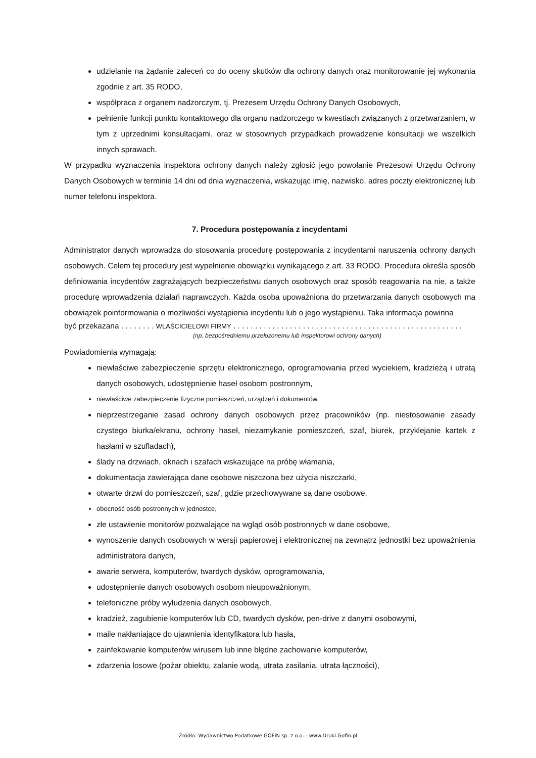udzielanie na żądanie zaleceń co do oceny skutków dla ochrony danych oraz monitorowanie jej wykonania zgodnie z art. 35 RODO,
współpraca z organem nadzorczym, tj. Prezesem Urzędu Ochrony Danych Osobowych,
pełnienie funkcji punktu kontaktowego dla organu nadzorczego w kwestiach związanych z przetwarzaniem, w tym z uprzednimi konsultacjami, oraz w stosownych przypadkach prowadzenie konsultacji we wszelkich innych sprawach.
W przypadku wyznaczenia inspektora ochrony danych należy zgłosić jego powołanie Prezesowi Urzędu Ochrony Danych Osobowych w terminie 14 dni od dnia wyznaczenia, wskazując imię, nazwisko, adres poczty elektronicznej lub numer telefonu inspektora.
7. Procedura postępowania z incydentami
Administrator danych wprowadza do stosowania procedurę postępowania z incydentami naruszenia ochrony danych osobowych. Celem tej procedury jest wypełnienie obowiązku wynikającego z art. 33 RODO. Procedura określa sposób definiowania incydentów zagrażających bezpieczeństwu danych osobowych oraz sposób reagowania na nie, a także procedurę wprowadzenia działań naprawczych. Każda osoba upoważniona do przetwarzania danych osobowych ma obowiązek poinformowania o możliwości wystąpienia incydentu lub o jego wystąpieniu. Taka informacja powinna
być przekazana . . . . . . . . WLAŚCICIELOWI FIRMY . . . . . . . . . . . . . . . . . . . . . . . . . . . . . . . . . . . . . . . . . . . . . . . . . . . . .
(np. bezpośredniemu przełożonemu lub inspektorowi ochrony danych)
Powiadomienia wymagają:
niewłaściwe zabezpieczenie sprzętu elektronicznego, oprogramowania przed wyciekiem, kradzieżą i utratą danych osobowych, udostępnienie haseł osobom postronnym,
niewłaściwe zabezpieczenie fizyczne pomieszczeń, urządzeń i dokumentów,
nieprzestrzeganie zasad ochrony danych osobowych przez pracowników (np. niestosowanie zasady czystego biurka/ekranu, ochrony haseł, niezamykanie pomieszczeń, szaf, biurek, przyklejanie kartek z hasłami w szufladach),
ślady na drzwiach, oknach i szafach wskazujące na próbę włamania,
dokumentacja zawierająca dane osobowe niszczona bez użycia niszczarki,
otwarte drzwi do pomieszczeń, szaf, gdzie przechowywane są dane osobowe,
obecność osób postronnych w jednostce,
złe ustawienie monitorów pozwalające na wgląd osób postronnych w dane osobowe,
wynoszenie danych osobowych w wersji papierowej i elektronicznej na zewnątrz jednostki bez upoważnienia administratora danych,
awarie serwera, komputerów, twardych dysków, oprogramowania,
udostępnienie danych osobowych osobom nieupoważnionym,
telefoniczne próby wyłudzenia danych osobowych,
kradzież, zagubienie komputerów lub CD, twardych dysków, pen-drive z danymi osobowymi,
maile nakłaniające do ujawnienia identyfikatora lub hasła,
zainfekowanie komputerów wirusem lub inne błędne zachowanie komputerów,
zdarzenia losowe (pożar obiektu, zalanie wodą, utrata zasilania, utrata łączności),
Źródło: Wydawnictwo Podatkowe GOFIN sp. z o.o. - www.Druki.Gofin.pl